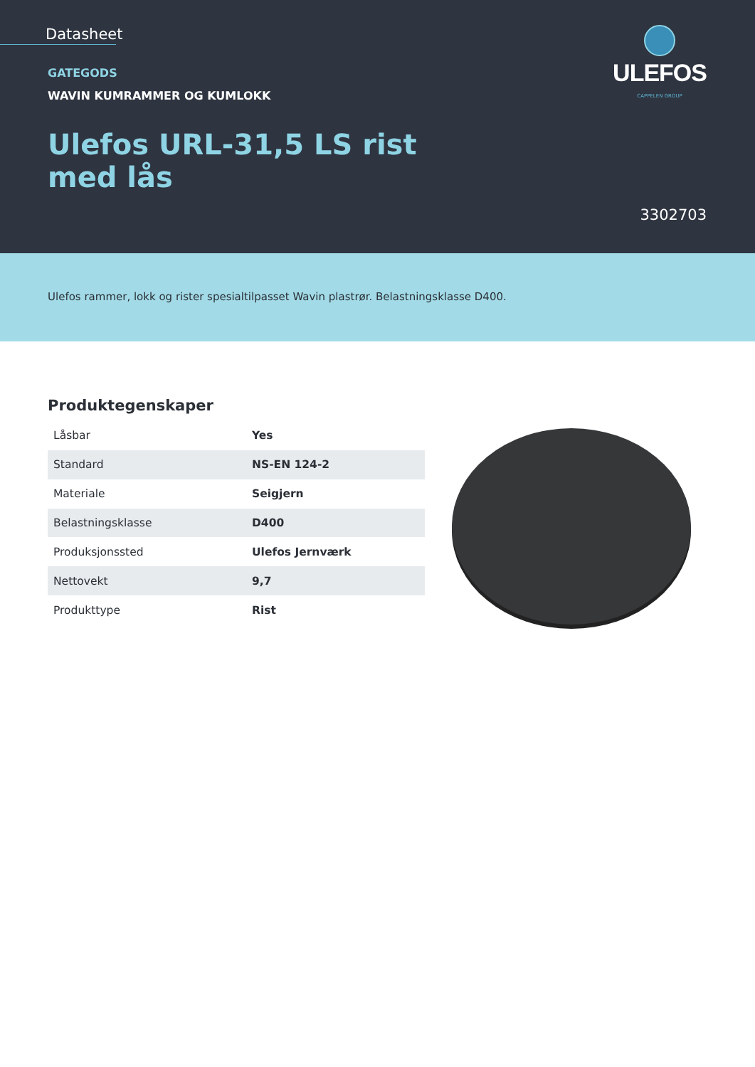Datasheet
GATEGODS
WAVIN KUMRAMMER OG KUMLOKK
Ulefos URL-31,5 LS rist med lås
ULEFOS
CAPPELEN GROUP
3302703
Ulefos rammer, lokk og rister spesialtilpasset Wavin plastrør. Belastningsklasse D400.
Produktegenskaper
| Låsbar | Yes |
| Standard | NS-EN 124-2 |
| Materiale | Seigjern |
| Belastningsklasse | D400 |
| Produksjonssted | Ulefos Jernværk |
| Nettovekt | 9,7 |
| Produkttype | Rist |